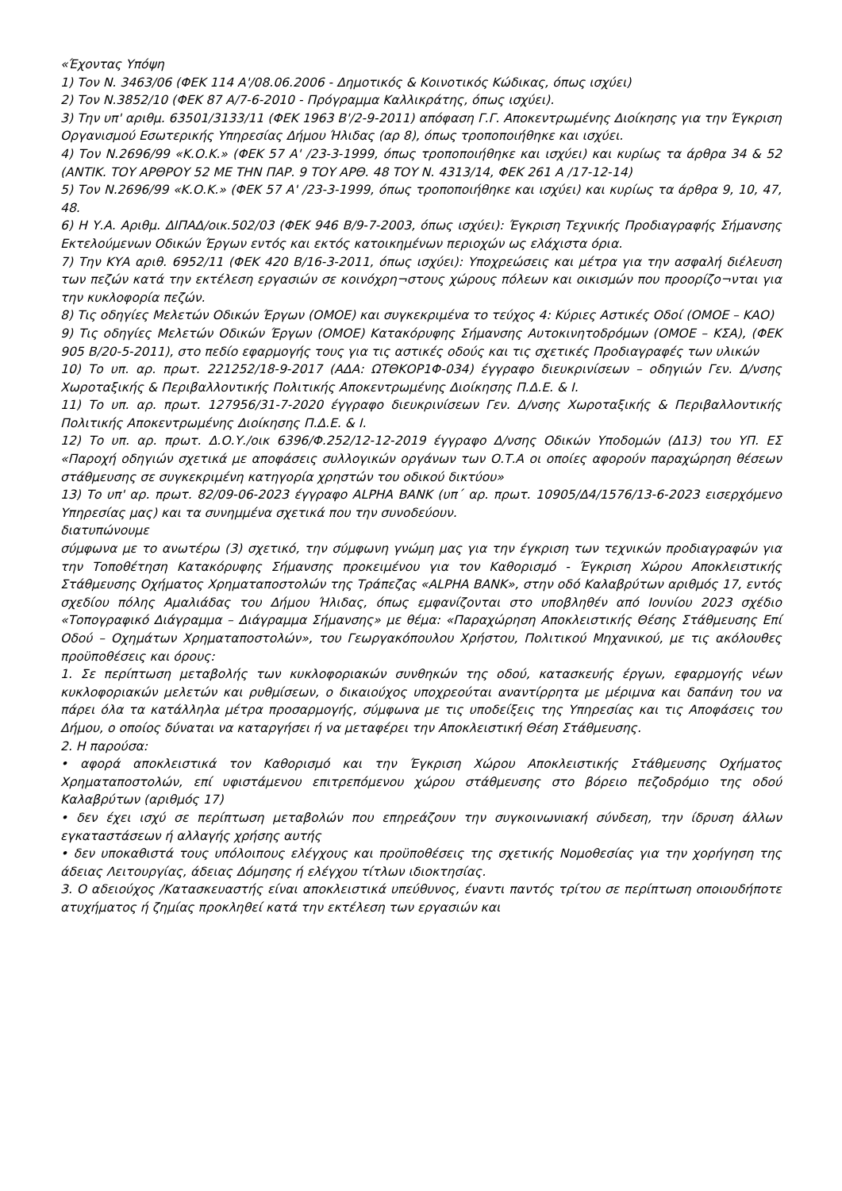«Έχοντας Υπόψη
1) Τον Ν. 3463/06 (ΦΕΚ 114 Α'/08.06.2006 - Δημοτικός & Κοινοτικός Κώδικας, όπως ισχύει)
2) Τον Ν.3852/10 (ΦΕΚ 87 Α/7-6-2010 - Πρόγραμμα Καλλικράτης, όπως ισχύει).
3) Την υπ' αριθμ. 63501/3133/11 (ΦΕΚ 1963 Β'/2-9-2011) απόφαση Γ.Γ. Αποκεντρωμένης Διοίκησης για την Έγκριση Οργανισμού Εσωτερικής Υπηρεσίας Δήμου Ήλιδας (αρ 8), όπως τροποποιήθηκε και ισχύει.
4) Τον Ν.2696/99 «Κ.Ο.Κ.» (ΦΕΚ 57 Α' /23-3-1999, όπως τροποποιήθηκε και ισχύει) και κυρίως τα άρθρα 34 & 52 (ΑΝΤΙΚ. ΤΟΥ ΑΡΘΡΟΥ 52 ΜΕ ΤΗΝ ΠΑΡ. 9 ΤΟΥ ΑΡΘ. 48 ΤΟΥ Ν. 4313/14, ΦΕΚ 261 Α /17-12-14)
5) Τον Ν.2696/99 «Κ.Ο.Κ.» (ΦΕΚ 57 Α' /23-3-1999, όπως τροποποιήθηκε και ισχύει) και κυρίως τα άρθρα 9, 10, 47, 48.
6) Η Υ.Α. Αριθμ. ΔΙΠΑΔ/οικ.502/03 (ΦΕΚ 946 Β/9-7-2003, όπως ισχύει): Έγκριση Τεχνικής Προδιαγραφής Σήμανσης Εκτελούμενων Οδικών Έργων εντός και εκτός κατοικημένων περιοχών ως ελάχιστα όρια.
7) Την ΚΥΑ αριθ. 6952/11 (ΦΕΚ 420 Β/16-3-2011, όπως ισχύει): Υποχρεώσεις και μέτρα για την ασφαλή διέλευση των πεζών κατά την εκτέλεση εργασιών σε κοινόχρη¬στους χώρους πόλεων και οικισμών που προορίζο¬νται για την κυκλοφορία πεζών.
8) Τις οδηγίες Μελετών Οδικών Έργων (ΟΜΟΕ) και συγκεκριμένα το τεύχος 4: Κύριες Αστικές Οδοί (ΟΜΟΕ – ΚΑΟ)
9) Τις οδηγίες Μελετών Οδικών Έργων (ΟΜΟΕ) Κατακόρυφης Σήμανσης Αυτοκινητοδρόμων (ΟΜΟΕ – ΚΣΑ), (ΦΕΚ 905 Β/20-5-2011), στο πεδίο εφαρμογής τους για τις αστικές οδούς και τις σχετικές Προδιαγραφές των υλικών
10) Το υπ. αρ. πρωτ. 221252/18-9-2017 (ΑΔΑ: ΩΤΘΚΟΡ1Φ-034) έγγραφο διευκρινίσεων – οδηγιών Γεν. Δ/νσης Χωροταξικής & Περιβαλλοντικής Πολιτικής Αποκεντρωμένης Διοίκησης Π.Δ.Ε. & Ι.
11) Το υπ. αρ. πρωτ. 127956/31-7-2020 έγγραφο διευκρινίσεων Γεν. Δ/νσης Χωροταξικής & Περιβαλλοντικής Πολιτικής Αποκεντρωμένης Διοίκησης Π.Δ.Ε. & Ι.
12) Το υπ. αρ. πρωτ. Δ.Ο.Υ./οικ 6396/Φ.252/12-12-2019 έγγραφο Δ/νσης Οδικών Υποδομών (Δ13) του ΥΠ. ΕΣ «Παροχή οδηγιών σχετικά με αποφάσεις συλλογικών οργάνων των Ο.Τ.Α οι οποίες αφορούν παραχώρηση θέσεων στάθμευσης σε συγκεκριμένη κατηγορία χρηστών του οδικού δικτύου»
13) Το υπ' αρ. πρωτ. 82/09-06-2023 έγγραφο ALPHA BANK (υπ΄ αρ. πρωτ. 10905/Δ4/1576/13-6-2023 εισερχόμενο Υπηρεσίας μας) και τα συνημμένα σχετικά που την συνοδεύουν.
διατυπώνουμε
σύμφωνα με το ανωτέρω (3) σχετικό, την σύμφωνη γνώμη μας για την έγκριση των τεχνικών προδιαγραφών για την Τοποθέτηση Κατακόρυφης Σήμανσης προκειμένου για τον Καθορισμό - Έγκριση Χώρου Αποκλειστικής Στάθμευσης Οχήματος Χρηματαποστολών της Τράπεζας «ALPHA BANK», στην οδό Καλαβρύτων αριθμός 17, εντός σχεδίου πόλης Αμαλιάδας του Δήμου Ήλιδας, όπως εμφανίζονται στο υποβληθέν από Ιουνίου 2023 σχέδιο «Τοπογραφικό Διάγραμμα – Διάγραμμα Σήμανσης» με θέμα: «Παραχώρηση Αποκλειστικής Θέσης Στάθμευσης Επί Οδού – Οχημάτων Χρηματαποστολών», του Γεωργακόπουλου Χρήστου, Πολιτικού Μηχανικού, με τις ακόλουθες προϋποθέσεις και όρους:
1. Σε περίπτωση μεταβολής των κυκλοφοριακών συνθηκών της οδού, κατασκευής έργων, εφαρμογής νέων κυκλοφοριακών μελετών και ρυθμίσεων, ο δικαιούχος υποχρεούται αναντίρρητα με μέριμνα και δαπάνη του να πάρει όλα τα κατάλληλα μέτρα προσαρμογής, σύμφωνα με τις υποδείξεις της Υπηρεσίας και τις Αποφάσεις του Δήμου, ο οποίος δύναται να καταργήσει ή να μεταφέρει την Αποκλειστική Θέση Στάθμευσης.
2. Η παρούσα:
• αφορά αποκλειστικά τον Καθορισμό και την Έγκριση Χώρου Αποκλειστικής Στάθμευσης Οχήματος Χρηματαποστολών, επί υφιστάμενου επιτρεπόμενου χώρου στάθμευσης στο βόρειο πεζοδρόμιο της οδού Καλαβρύτων (αριθμός 17)
• δεν έχει ισχύ σε περίπτωση μεταβολών που επηρεάζουν την συγκοινωνιακή σύνδεση, την ίδρυση άλλων εγκαταστάσεων ή αλλαγής χρήσης αυτής
• δεν υποκαθιστά τους υπόλοιπους ελέγχους και προϋποθέσεις της σχετικής Νομοθεσίας για την χορήγηση της άδειας Λειτουργίας, άδειας Δόμησης ή ελέγχου τίτλων ιδιοκτησίας.
3. Ο αδειούχος /Κατασκευαστής είναι αποκλειστικά υπεύθυνος, έναντι παντός τρίτου σε περίπτωση οποιουδήποτε ατυχήματος ή ζημίας προκληθεί κατά την εκτέλεση των εργασιών και